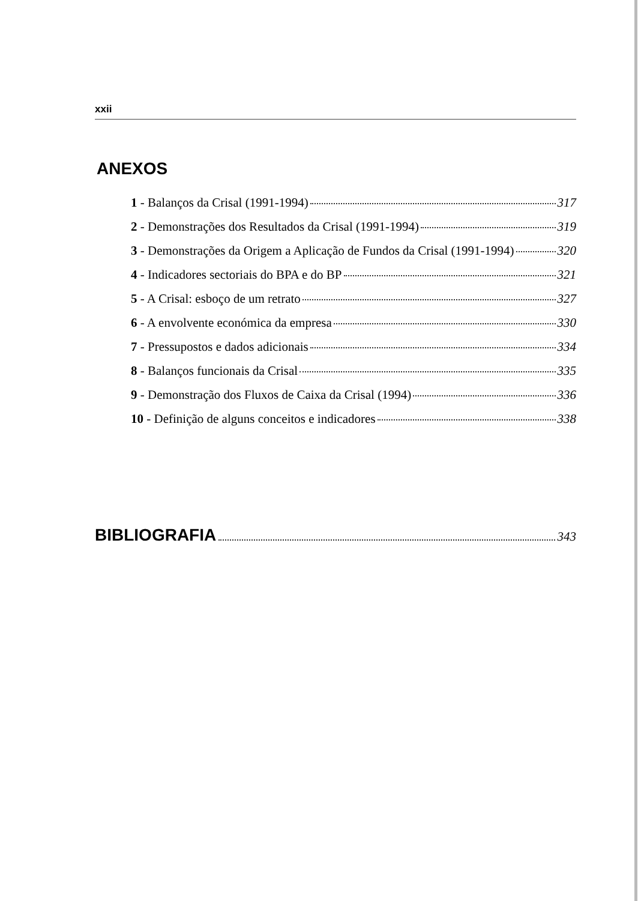xxii
ANEXOS
1 - Balanços da Crisal (1991-1994) 317
2 - Demonstrações dos Resultados da Crisal (1991-1994) 319
3 - Demonstrações da Origem a Aplicação de Fundos da Crisal (1991-1994) 320
4 - Indicadores sectoriais do BPA e do BP 321
5 - A Crisal: esboço de um retrato 327
6 - A envolvente económica da empresa 330
7 - Pressupostos e dados adicionais 334
8 - Balanços funcionais da Crisal 335
9 - Demonstração dos Fluxos de Caixa da Crisal (1994) 336
10 - Definição de alguns conceitos e indicadores 338
BIBLIOGRAFIA 343